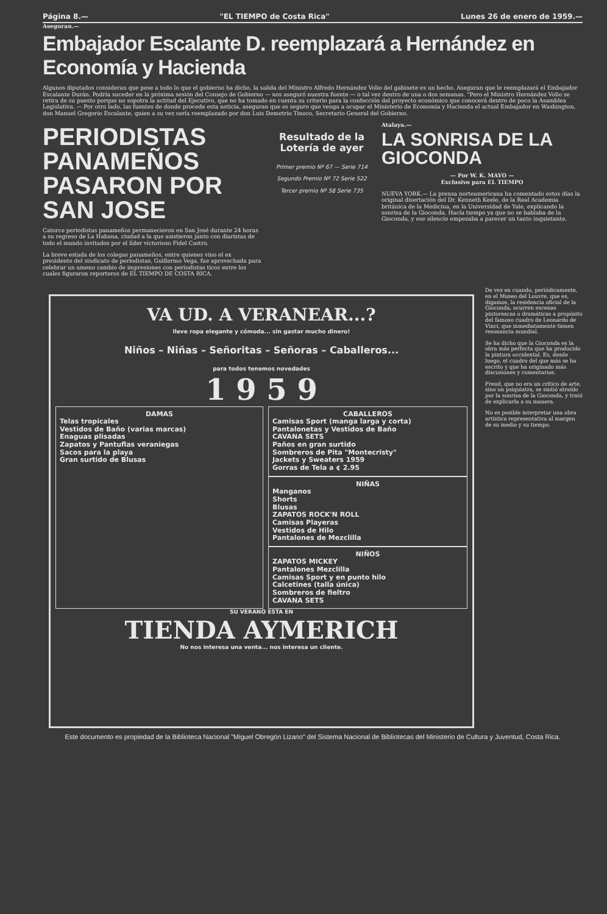Página 8.— "EL TIEMPO de Costa Rica" Lunes 26 de enero de 1959.—
Aseguran.—
Embajador Escalante D. reemplazará a Hernández en Economía y Hacienda
Algunos diputados consideran que pese a todo lo que el gobierno ha dicho, la salida del Ministro Alfredo Hernández Volio del gabinete es un hecho. Aseguran que le reemplazará el Embajador Escalante Durán. Podría suceder en la próxima sesión del Consejo de Gobierno — nos aseguró nuestra fuente — o tal vez dentro de una o dos semanas. "Pero el Ministro Hernández Volio se retira de su puesto porque no sopotra la actitud del Ejecutivo, que no ha tomado en cuenta su criterio para la confección del proyecto económico que conocerá dentro de poco la Asamblea Legislativa. — Por otro lado, las fuentes de donde procede esta noticia, aseguran que es seguro que venga a ocupar el Ministerio de Economía y Hacienda el actual Embajador en Washington, don Manuel Gregorio Escalante, quien a su vez sería reemplazado por don Luis Demetrio Tinoco, Secretario General del Gobierno.
PERIODISTAS PANAMEÑOS PASARON POR SAN JOSE
Catorce periodistas panameños permanecieron en San José durante 24 horas a su regreso de La Habana, ciudad a la que asistieron junto con diaristas de todo el mundo invitados por el líder victorioso Fidel Castro.
La breve estada de los colegas panameños, entre quienes vino el ex presidente del sindicato de periodistas, Guillermo Vega, fue aprovechada para celebrar un ameno cambio de impresiones con periodistas ticos entre los cuales figuraron reporteros de EL TIEMPO DE COSTA RICA.
Resultado de la Lotería de ayer
Primer premio Nº 67 — Serie 714
Segundo Premio Nº 72 Serie 522
Tercer premio Nº 58 Serie 735
Atalaya.—
LA SONRISA DE LA GIOCONDA
— Por W. K. MAYO —
Exclusivo para EL TIEMPO
NUEVA YORK.— La prensa norteamericana ha comentado estos días la original disertación del Dr. Kenneth Keele, de la Real Academia británica de la Medicina, en la Universidad de Yale, explicando la sonrisa de la Gioconda. Hacía tiempo ya que no se hablaba de la Gioconda, y ese silencio empezaba a parecer un tanto inquietante.
VA UD. A VERANEAR...?
lleve ropa elegante y cómoda... sin gastar mucho dinero!
Niños – Niñas – Señoritas – Señoras – Caballeros...
para todos tenemos novedades
1 9 5 9
DAMAS
Telas tropicales
Vestidos de Baño (varias marcas)
Enaguas plisadas
Zapatos y Pantuflas veraniegas
Sacos para la playa
Gran surtido de Blusas
CABALLEROS
Camisas Sport (manga larga y corta)
Pantalonetas y Vestidos de Baño
CAVANA SETS
Paños en gran surtido
Sombreros de Pita "Montecristy"
Jackets y Sweaters 1959
Gorras de Tela a ¢ 2.95
NIÑAS
Manganos
Shorts
Blusas
ZAPATOS ROCK'N ROLL
Camisas Playeras
Vestidos de Hilo
Pantalones de Mezclilla
NIÑOS
ZAPATOS MICKEY
Pantalones Mezclilla
Camisas Sport y en punto hilo
Calcetines (talla única)
Sombreros de fieltro
CAVANA SETS
SU VERANO ESTA EN
TIENDA AYMERICH
No nos interesa una venta... nos interesa un cliente.
De vez en cuando, periódicamente, en el Museo del Louvre, que es, digamos, la residencia oficial de la Gioconda, ocurren escenas pintorescas o dramáticas a propósito del famoso cuadro de Leonardo de Vinci, que inmediatamente tienen resonancia mundial.
Se ha dicho que la Gioconda es la obra más perfecta que ha producido la pintura occidental. Es, desde luego, el cuadro del que más se ha escrito y que ha originado más discusiones y comentarios.
Freud, que no era un crítico de arte, sino un psiquiatra, se sintió atraído por la sonrisa de la Gioconda, y trató de explicarla a su manera.
No es posible interpretar una obra artística representativa al margen de su medio y su tiempo.
Este documento es propiedad de la Biblioteca Nacional "Miguel Obregón Lizano" del Sistema Nacional de Bibliotecas del Ministerio de Cultura y Juventud, Costa Rica.